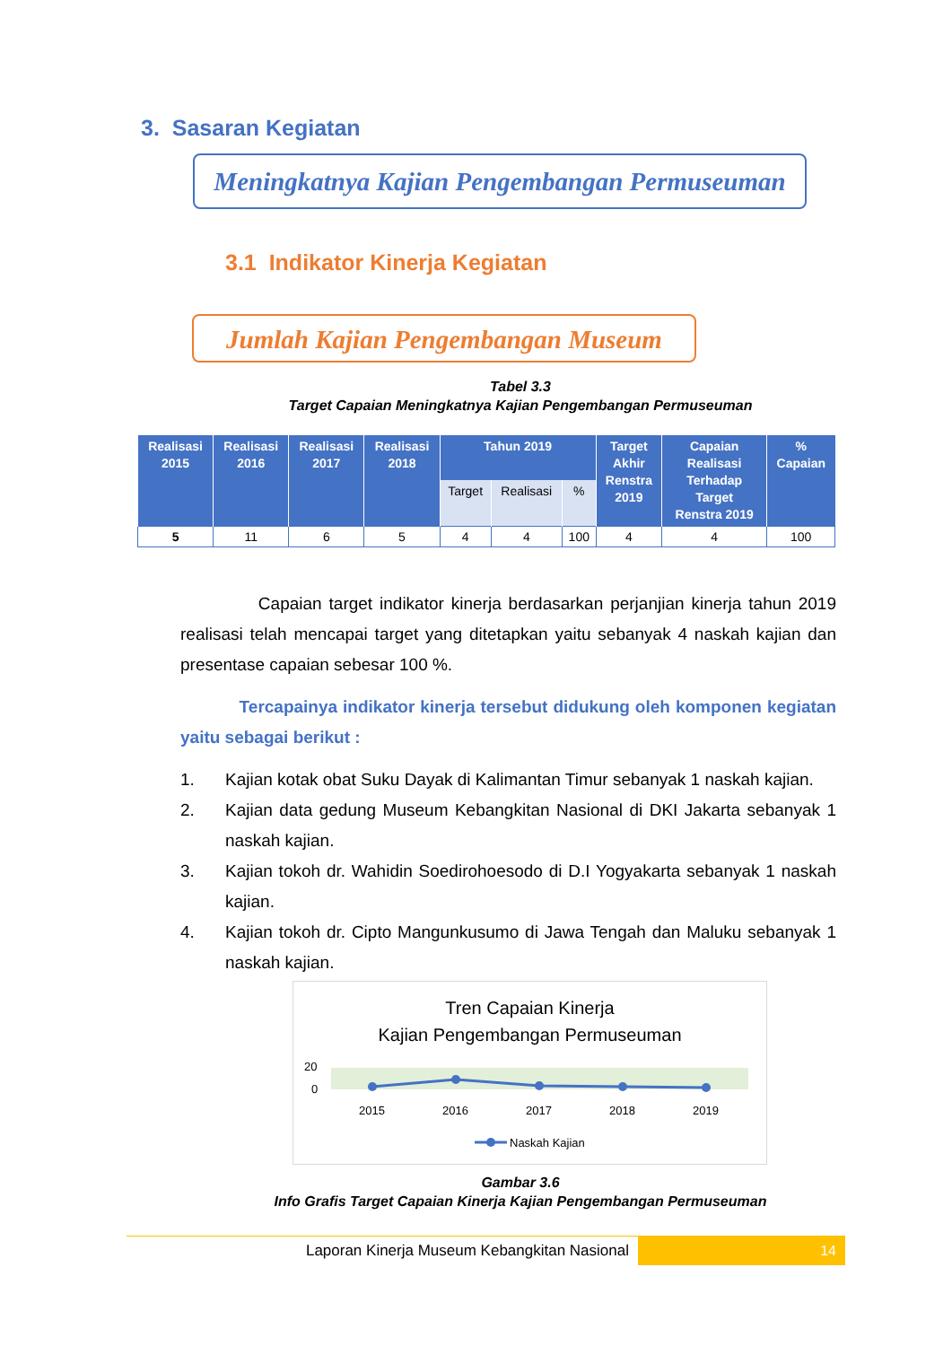3. Sasaran Kegiatan
Meningkatnya Kajian Pengembangan Permuseuman
3.1 Indikator Kinerja Kegiatan
Jumlah Kajian Pengembangan Museum
Tabel 3.3
Target Capaian Meningkatnya Kajian Pengembangan Permuseuman
| Realisasi 2015 | Realisasi 2016 | Realisasi 2017 | Realisasi 2018 | Tahun 2019 | | | Target Akhir Renstra 2019 | Capaian Realisasi Terhadap Target Renstra 2019 | % Capaian |
| --- | --- | --- | --- | --- | --- | --- | --- | --- | --- |
| | | | | Target | Realisasi | % | | | |
| 5 | 11 | 6 | 5 | 4 | 4 | 100 | 4 | 4 | 100 |
Capaian target indikator kinerja berdasarkan perjanjian kinerja tahun 2019 realisasi telah mencapai target yang ditetapkan yaitu sebanyak 4 naskah kajian dan presentase capaian sebesar 100 %.
Tercapainya indikator kinerja tersebut didukung oleh komponen kegiatan yaitu sebagai berikut :
1. Kajian kotak obat Suku Dayak di Kalimantan Timur sebanyak 1 naskah kajian.
2. Kajian data gedung Museum Kebangkitan Nasional di DKI Jakarta sebanyak 1 naskah kajian.
3. Kajian tokoh dr. Wahidin Soedirohoesodo di D.I Yogyakarta sebanyak 1 naskah kajian.
4. Kajian tokoh dr. Cipto Mangunkusumo di Jawa Tengah dan Maluku sebanyak 1 naskah kajian.
Tren Capaian Kinerja
Kajian Pengembangan Permuseuman
20
0
2015
2016
2017
2018
2019
Naskah Kajian
Gambar 3.6
Info Grafis Target Capaian Kinerja Kajian Pengembangan Permuseuman
Laporan Kinerja Museum Kebangkitan Nasional 14